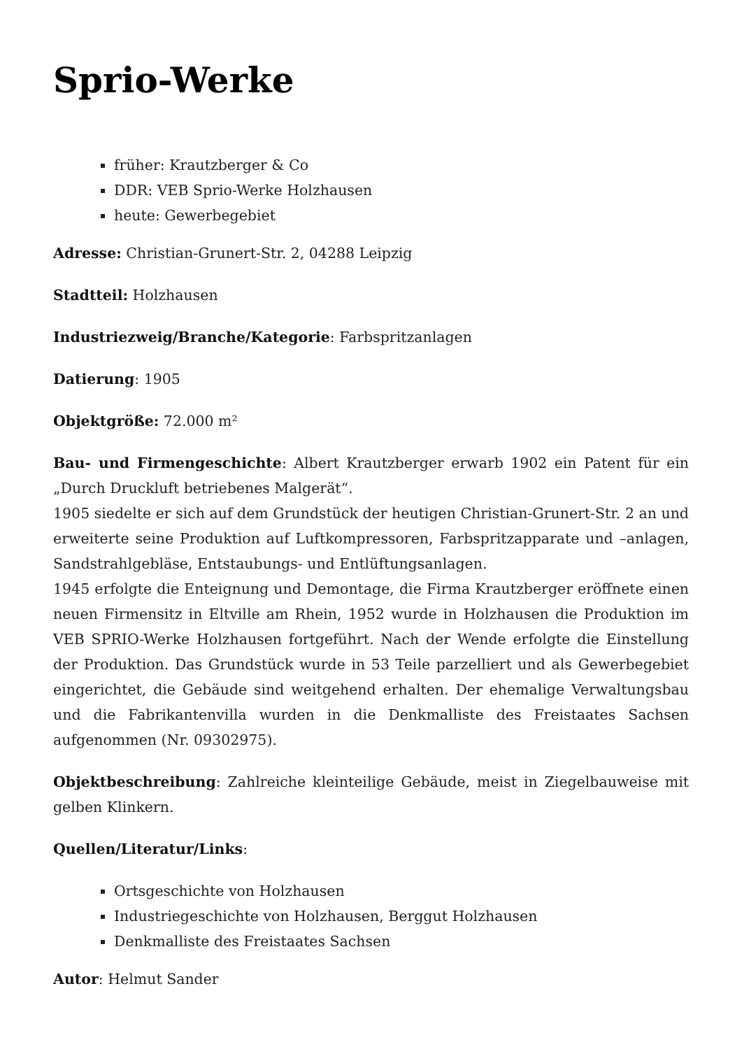Sprio-Werke
früher: Krautzberger & Co
DDR: VEB Sprio-Werke Holzhausen
heute: Gewerbegebiet
Adresse: Christian-Grunert-Str. 2, 04288 Leipzig
Stadtteil: Holzhausen
Industriezweig/Branche/Kategorie: Farbspritzanlagen
Datierung: 1905
Objektgröße: 72.000 m²
Bau- und Firmengeschichte: Albert Krautzberger erwarb 1902 ein Patent für ein „Durch Druckluft betriebenes Malgerät“.
1905 siedelte er sich auf dem Grundstück der heutigen Christian-Grunert-Str. 2 an und erweiterte seine Produktion auf Luftkompressoren, Farbspritzapparate und –anlagen, Sandstrahlgebläse, Entstaubungs- und Entlüftungsanlagen.
1945 erfolgte die Enteignung und Demontage, die Firma Krautzberger eröffnete einen neuen Firmensitz in Eltville am Rhein, 1952 wurde in Holzhausen die Produktion im VEB SPRIO-Werke Holzhausen fortgeführt. Nach der Wende erfolgte die Einstellung der Produktion. Das Grundstück wurde in 53 Teile parzelliert und als Gewerbegebiet eingerichtet, die Gebäude sind weitgehend erhalten. Der ehemalige Verwaltungsbau und die Fabrikantenvilla wurden in die Denkmalliste des Freistaates Sachsen aufgenommen (Nr. 09302975).
Objektbeschreibung: Zahlreiche kleinteilige Gebäude, meist in Ziegelbauweise mit gelben Klinkern.
Quellen/Literatur/Links:
Ortsgeschichte von Holzhausen
Industriegeschichte von Holzhausen, Berggut Holzhausen
Denkmalliste des Freistaates Sachsen
Autor: Helmut Sander